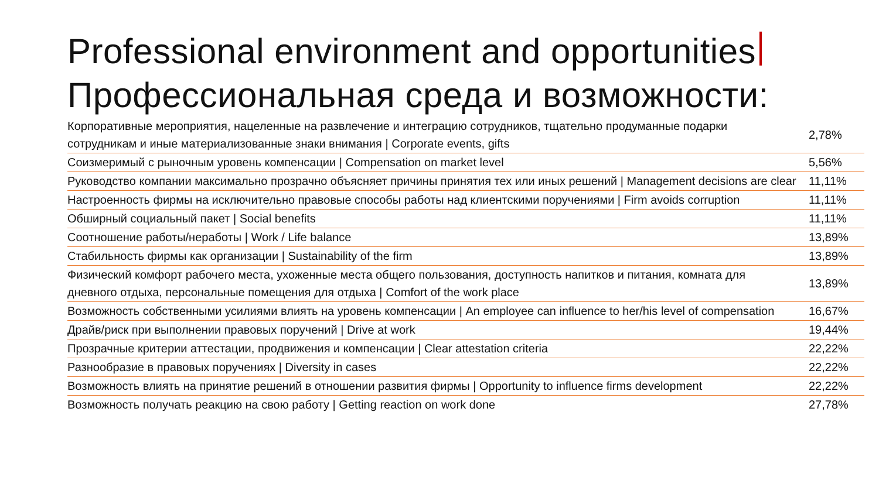Professional environment and opportunities
Профессиональная среда и возможности:
| Корпоративные мероприятия, нацеленные на развлечение и интеграцию сотрудников, тщательно продуманные подарки сотрудникам и иные материализованные знаки внимания / Corporate events, gifts | 2,78% |
| Соизмеримый с рыночным уровень компенсации / Compensation on market level | 5,56% |
| Руководство компании максимально прозрачно объясняет причины принятия тех или иных решений / Management decisions are clear | 11,11% |
| Настроенность фирмы на исключительно правовые способы работы над клиентскими поручениями / Firm avoids corruption | 11,11% |
| Обширный социальный пакет / Social benefits | 11,11% |
| Соотношение работы/неработы / Work / Life balance | 13,89% |
| Стабильность фирмы как организации / Sustainability of the firm | 13,89% |
| Физический комфорт рабочего места, ухоженные места общего пользования, доступность напитков и питания, комната для дневного отдыха, персональные помещения для отдыха / Comfort of the work place | 13,89% |
| Возможность собственными усилиями влиять на уровень компенсации / An employee can influence to her/his level of compensation | 16,67% |
| Драйв/риск при выполнении правовых поручений / Drive at work | 19,44% |
| Прозрачные критерии аттестации, продвижения и компенсации / Clear attestation criteria | 22,22% |
| Разнообразие в правовых поручениях / Diversity in cases | 22,22% |
| Возможность влиять на принятие решений в отношении развития фирмы / Opportunity to influence firms development | 22,22% |
| Возможность получать реакцию на свою работу / Getting reaction on work done | 27,78% |